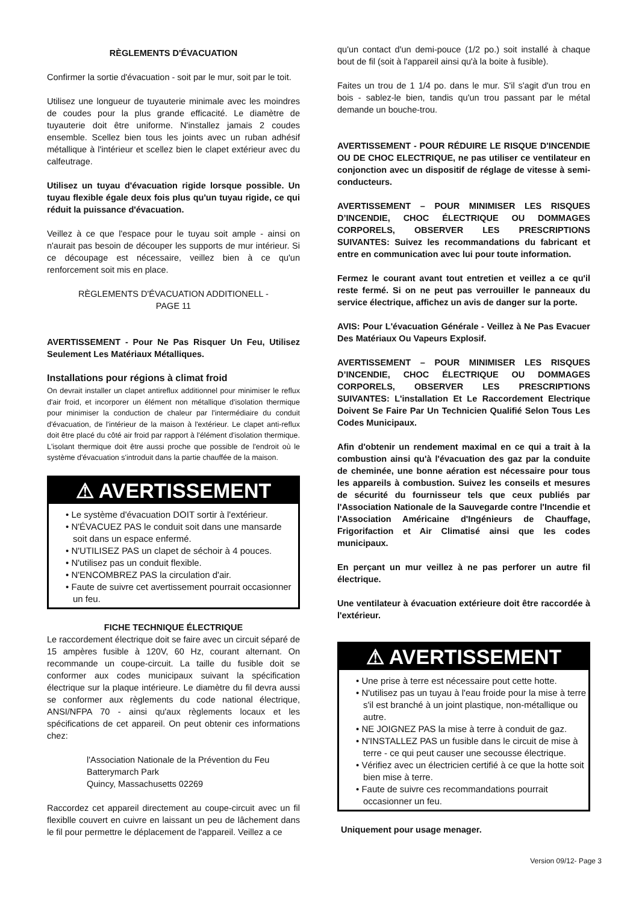RÈGLEMENTS D'ÉVACUATION
Confirmer la sortie d'évacuation - soit par le mur, soit par le toit.
Utilisez une longueur de tuyauterie minimale avec les moindres de coudes pour la plus grande efficacité. Le diamètre de tuyauterie doit être uniforme. N'installez jamais 2 coudes ensemble. Scellez bien tous les joints avec un ruban adhésif métallique à l'intérieur et scellez bien le clapet extérieur avec du calfeutrage.
Utilisez un tuyau d'évacuation rigide lorsque possible. Un tuyau flexible égale deux fois plus qu'un tuyau rigide, ce qui réduit la puissance d'évacuation.
Veillez à ce que l'espace pour le tuyau soit ample - ainsi on n'aurait pas besoin de découper les supports de mur intérieur. Si ce découpage est nécessaire, veillez bien à ce qu'un renforcement soit mis en place.
RÈGLEMENTS D'ÉVACUATION ADDITIONELL -
PAGE 11
AVERTISSEMENT - Pour Ne Pas Risquer Un Feu, Utilisez Seulement Les Matériaux Métalliques.
Installations pour régions à climat froid
On devrait installer un clapet antireflux additionnel pour minimiser le reflux d'air froid, et incorporer un élément non métallique d'isolation thermique pour minimiser la conduction de chaleur par l'intermédiaire du conduit d'évacuation, de l'intérieur de la maison à l'extérieur. Le clapet anti-reflux doit être placé du côté air froid par rapport à l'élément d'isolation thermique. L'isolant thermique doit être aussi proche que possible de l'endroit où le système d'évacuation s'introduit dans la partie chauffée de la maison.
⚠ AVERTISSEMENT
• Le système d'évacuation DOIT sortir à l'extérieur.
• N'ÉVACUEZ PAS le conduit soit dans une mansarde soit dans un espace enfermé.
• N'UTILISEZ PAS un clapet de séchoir à 4 pouces.
• N'utilisez pas un conduit flexible.
• N'ENCOMBREZ PAS la circulation d'air.
• Faute de suivre cet avertissement pourrait occasionner un feu.
FICHE TECHNIQUE ÉLECTRIQUE
Le raccordement électrique doit se faire avec un circuit séparé de 15 ampères fusible à 120V, 60 Hz, courant alternant. On recommande un coupe-circuit. La taille du fusible doit se conformer aux codes municipaux suivant la spécification électrique sur la plaque intérieure. Le diamètre du fil devra aussi se conformer aux règlements du code national électrique, ANSI/NFPA 70 - ainsi qu'aux règlements locaux et les spécifications de cet appareil. On peut obtenir ces informations chez:
l'Association Nationale de la Prévention du Feu
Batterymarch Park
Quincy, Massachusetts 02269
Raccordez cet appareil directement au coupe-circuit avec un fil flexiblle couvert en cuivre en laissant un peu de lâchement dans le fil pour permettre le déplacement de l'appareil. Veillez a ce
qu'un contact d'un demi-pouce (1/2 po.) soit installé à chaque bout de fil (soit à l'appareil ainsi qu'à la boite à fusible).
Faites un trou de 1 1/4 po. dans le mur. S'il s'agit d'un trou en bois - sablez-le bien, tandis qu'un trou passant par le métal demande un bouche-trou.
AVERTISSEMENT - POUR RÉDUIRE LE RISQUE D'INCENDIE OU DE CHOC ELECTRIQUE, ne pas utiliser ce ventilateur en conjonction avec un dispositif de réglage de vitesse à semi-conducteurs.
AVERTISSEMENT – POUR MINIMISER LES RISQUES D’INCENDIE, CHOC ÉLECTRIQUE OU DOMMAGES CORPORELS, OBSERVER LES PRESCRIPTIONS SUIVANTES: Suivez les recommandations du fabricant et entre en communication avec lui pour toute information.
Fermez le courant avant tout entretien et veillez a ce qu'il reste fermé. Si on ne peut pas verrouiller le panneaux du service électrique, affichez un avis de danger sur la porte.
AVIS: Pour L'évacuation Générale - Veillez à Ne Pas Evacuer Des Matériaux Ou Vapeurs Explosif.
AVERTISSEMENT – POUR MINIMISER LES RISQUES D’INCENDIE, CHOC ÉLECTRIQUE OU DOMMAGES CORPORELS, OBSERVER LES PRESCRIPTIONS SUIVANTES: L'installation Et Le Raccordement Electrique Doivent Se Faire Par Un Technicien Qualifié Selon Tous Les Codes Municipaux.
Afin d'obtenir un rendement maximal en ce qui a trait à la combustion ainsi qu'à l'évacuation des gaz par la conduite de cheminée, une bonne aération est nécessaire pour tous les appareils à combustion. Suivez les conseils et mesures de sécurité du fournisseur tels que ceux publiés par l'Association Nationale de la Sauvegarde contre l'Incendie et l'Association Américaine d'Ingénieurs de Chauffage, Frigorifaction et Air Climatisé ainsi que les codes municipaux.
En perçant un mur veillez à ne pas perforer un autre fil électrique.
Une ventilateur à évacuation extérieure doit être raccordée à l'extérieur.
⚠ AVERTISSEMENT
• Une prise à terre est nécessaire pout cette hotte.
• N'utilisez pas un tuyau à l'eau froide pour la mise à terre s'il est branché à un joint plastique, non-métallique ou autre.
• NE JOIGNEZ PAS la mise à terre à conduit de gaz.
• N'INSTALLEZ PAS un fusible dans le circuit de mise à terre - ce qui peut causer une secousse électrique.
• Vérifiez avec un électricien certifié à ce que la hotte soit bien mise à terre.
• Faute de suivre ces recommandations pourrait occasionner un feu.
Uniquement pour usage menager.
Version 09/12- Page 3